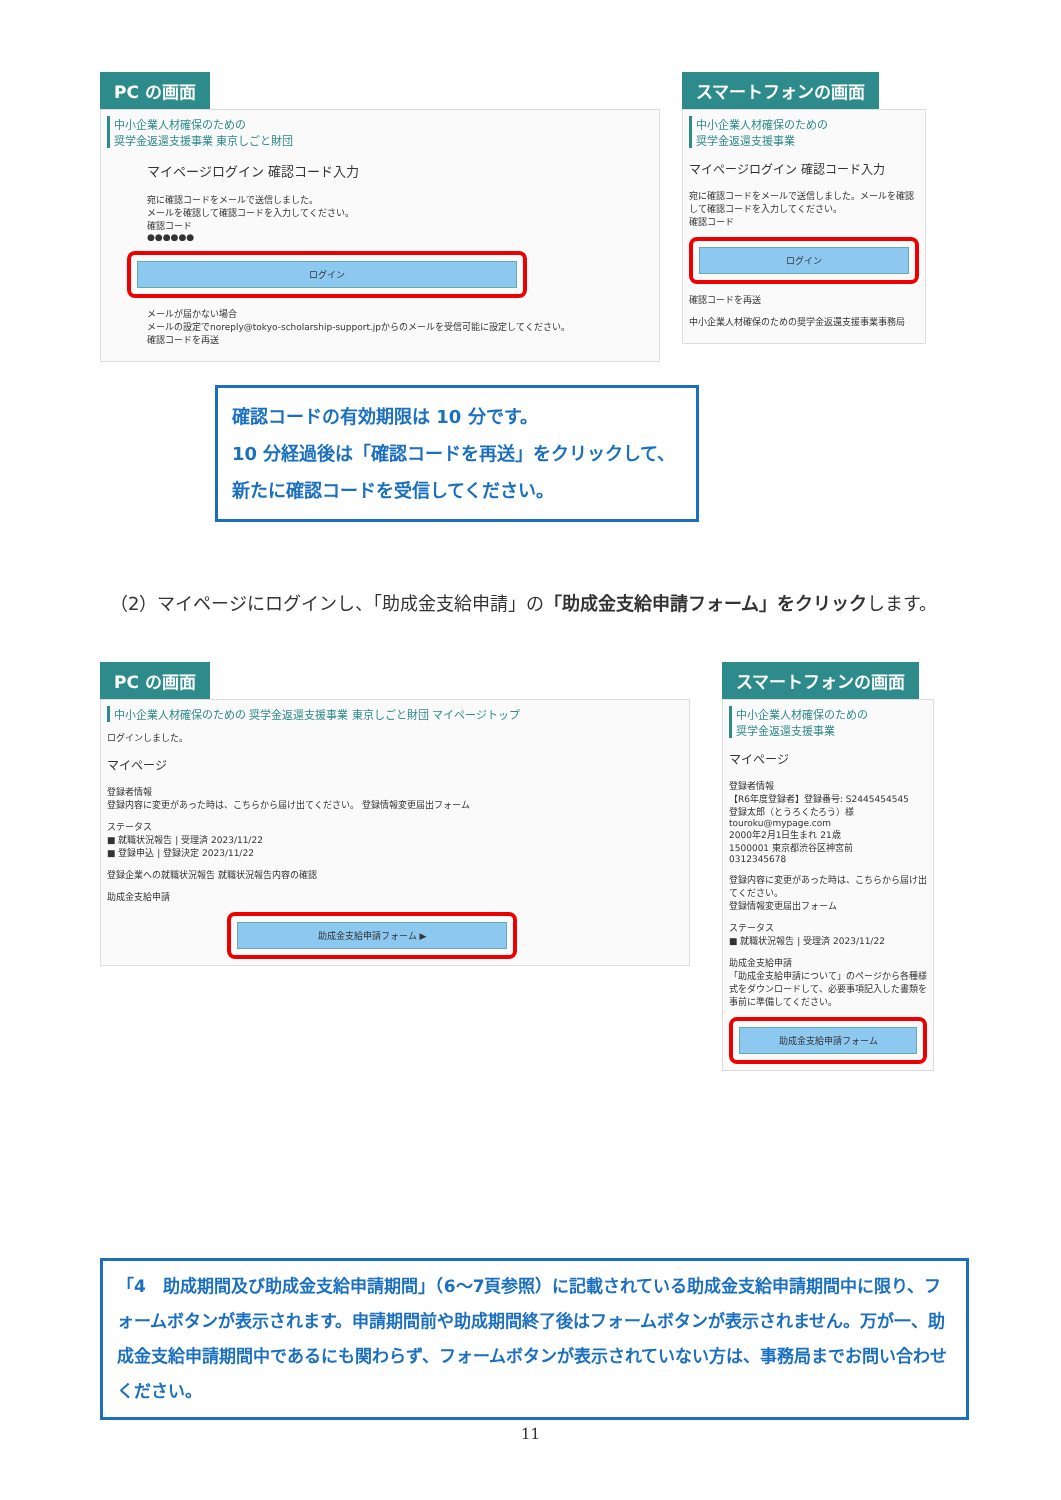PC の画面
中小企業人材確保のための
奨学金返還支援事業 東京しごと財団
マイページログイン 確認コード入力
宛に確認コードをメールで送信しました。
メールを確認して確認コードを入力してください。
確認コード
●●●●●●
ログイン
メールが届かない場合
メールの設定でnoreply@tokyo-scholarship-support.jpからのメールを受信可能に設定してください。
確認コードを再送
スマートフォンの画面
中小企業人材確保のための
奨学金返還支援事業
マイページログイン 確認コード入力
宛に確認コードをメールで送信しました。メールを確認して確認コードを入力してください。
確認コード
ログイン
確認コードを再送
中小企業人材確保のための奨学金返還支援事業事務局
確認コードの有効期限は 10 分です。
10 分経過後は「確認コードを再送」をクリックして、新たに確認コードを受信してください。
（2）マイページにログインし、「助成金支給申請」の「助成金支給申請フォーム」をクリックします。
PC の画面
中小企業人材確保のための 奨学金返還支援事業 東京しごと財団 マイページトップ
ログインしました。
マイページ
登録者情報
登録内容に変更があった時は、こちらから届け出てください。 登録情報変更届出フォーム
ステータス
■ 就職状況報告 | 受理済 2023/11/22
■ 登録申込 | 登録決定 2023/11/22
登録企業への就職状況報告 就職状況報告内容の確認
助成金支給申請
助成金支給申請フォーム ▶
スマートフォンの画面
中小企業人材確保のための
奨学金返還支援事業
マイページ
登録者情報
【R6年度登録者】登録番号: S2445454545
登録太郎（とうろくたろう）様
touroku@mypage.com
2000年2月1日生まれ 21歳
1500001 東京都渋谷区神宮前
0312345678
登録内容に変更があった時は、こちらから届け出てください。
登録情報変更届出フォーム
ステータス
■ 就職状況報告 | 受理済 2023/11/22
助成金支給申請
「助成金支給申請について」のページから各種様式をダウンロードして、必要事項記入した書類を事前に準備してください。
助成金支給申請フォーム
「4　助成期間及び助成金支給申請期間」（6～7頁参照）に記載されている助成金支給申請期間中に限り、フォームボタンが表示されます。申請期間前や助成期間終了後はフォームボタンが表示されません。万が一、助成金支給申請期間中であるにも関わらず、フォームボタンが表示されていない方は、事務局までお問い合わせください。
11